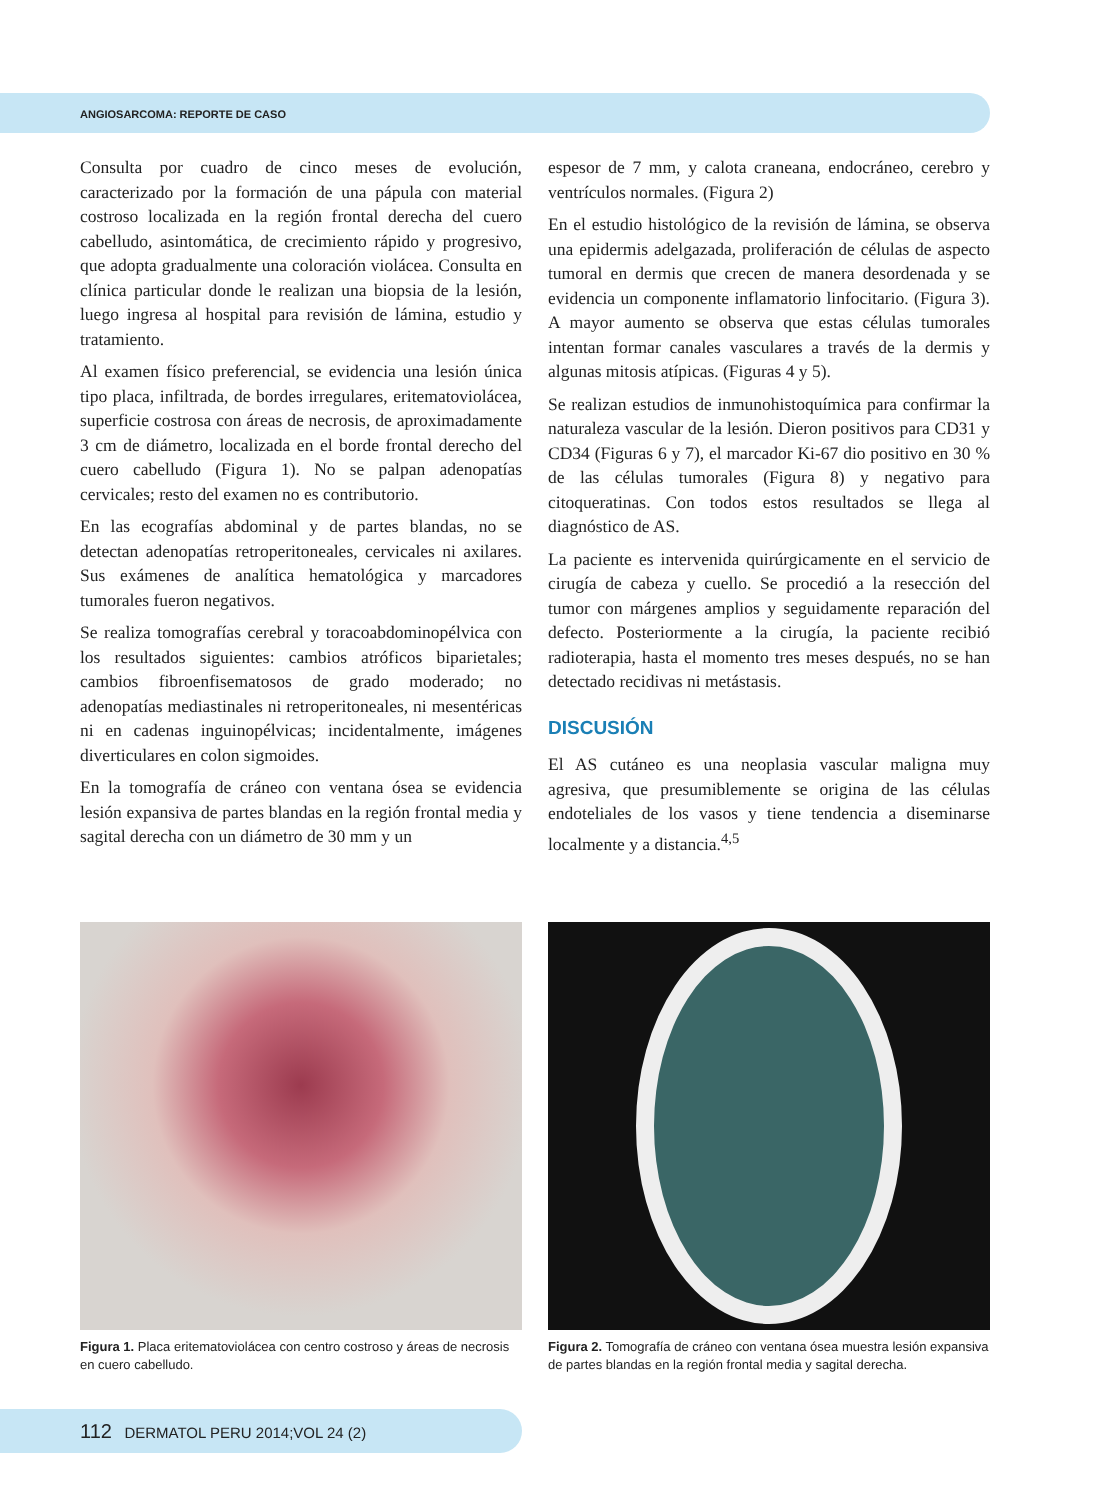ANGIOSARCOMA: REPORTE DE CASO
Consulta por cuadro de cinco meses de evolución, caracterizado por la formación de una pápula con material costroso localizada en la región frontal derecha del cuero cabelludo, asintomática, de crecimiento rápido y progresivo, que adopta gradualmente una coloración violácea. Consulta en clínica particular donde le realizan una biopsia de la lesión, luego ingresa al hospital para revisión de lámina, estudio y tratamiento.
Al examen físico preferencial, se evidencia una lesión única tipo placa, infiltrada, de bordes irregulares, eritematoviolácea, superficie costrosa con áreas de necrosis, de aproximadamente 3 cm de diámetro, localizada en el borde frontal derecho del cuero cabelludo (Figura 1). No se palpan adenopatías cervicales; resto del examen no es contributorio.
En las ecografías abdominal y de partes blandas, no se detectan adenopatías retroperitoneales, cervicales ni axilares. Sus exámenes de analítica hematológica y marcadores tumorales fueron negativos.
Se realiza tomografías cerebral y toracoabdominopélvica con los resultados siguientes: cambios atróficos biparietales; cambios fibroenfisematosos de grado moderado; no adenopatías mediastinales ni retroperitoneales, ni mesentéricas ni en cadenas inguinopélvicas; incidentalmente, imágenes diverticulares en colon sigmoides.
En la tomografía de cráneo con ventana ósea se evidencia lesión expansiva de partes blandas en la región frontal media y sagital derecha con un diámetro de 30 mm y un
espesor de 7 mm, y calota craneana, endocráneo, cerebro y ventrículos normales. (Figura 2)
En el estudio histológico de la revisión de lámina, se observa una epidermis adelgazada, proliferación de células de aspecto tumoral en dermis que crecen de manera desordenada y se evidencia un componente inflamatorio linfocitario. (Figura 3). A mayor aumento se observa que estas células tumorales intentan formar canales vasculares a través de la dermis y algunas mitosis atípicas. (Figuras 4 y 5).
Se realizan estudios de inmunohistoquímica para confirmar la naturaleza vascular de la lesión. Dieron positivos para CD31 y CD34 (Figuras 6 y 7), el marcador Ki-67 dio positivo en 30 % de las células tumorales (Figura 8) y negativo para citoqueratinas. Con todos estos resultados se llega al diagnóstico de AS.
La paciente es intervenida quirúrgicamente en el servicio de cirugía de cabeza y cuello. Se procedió a la resección del tumor con márgenes amplios y seguidamente reparación del defecto. Posteriormente a la cirugía, la paciente recibió radioterapia, hasta el momento tres meses después, no se han detectado recidivas ni metástasis.
DISCUSIÓN
El AS cutáneo es una neoplasia vascular maligna muy agresiva, que presumiblemente se origina de las células endoteliales de los vasos y tiene tendencia a diseminarse localmente y a distancia.<sup>4,5</sup>
Figura 1. Placa eritematoviolácea con centro costroso y áreas de necrosis en cuero cabelludo.
Figura 2. Tomografía de cráneo con ventana ósea muestra lesión expansiva de partes blandas en la región frontal media y sagital derecha.
112 DERMATOL PERU 2014;VOL 24 (2)